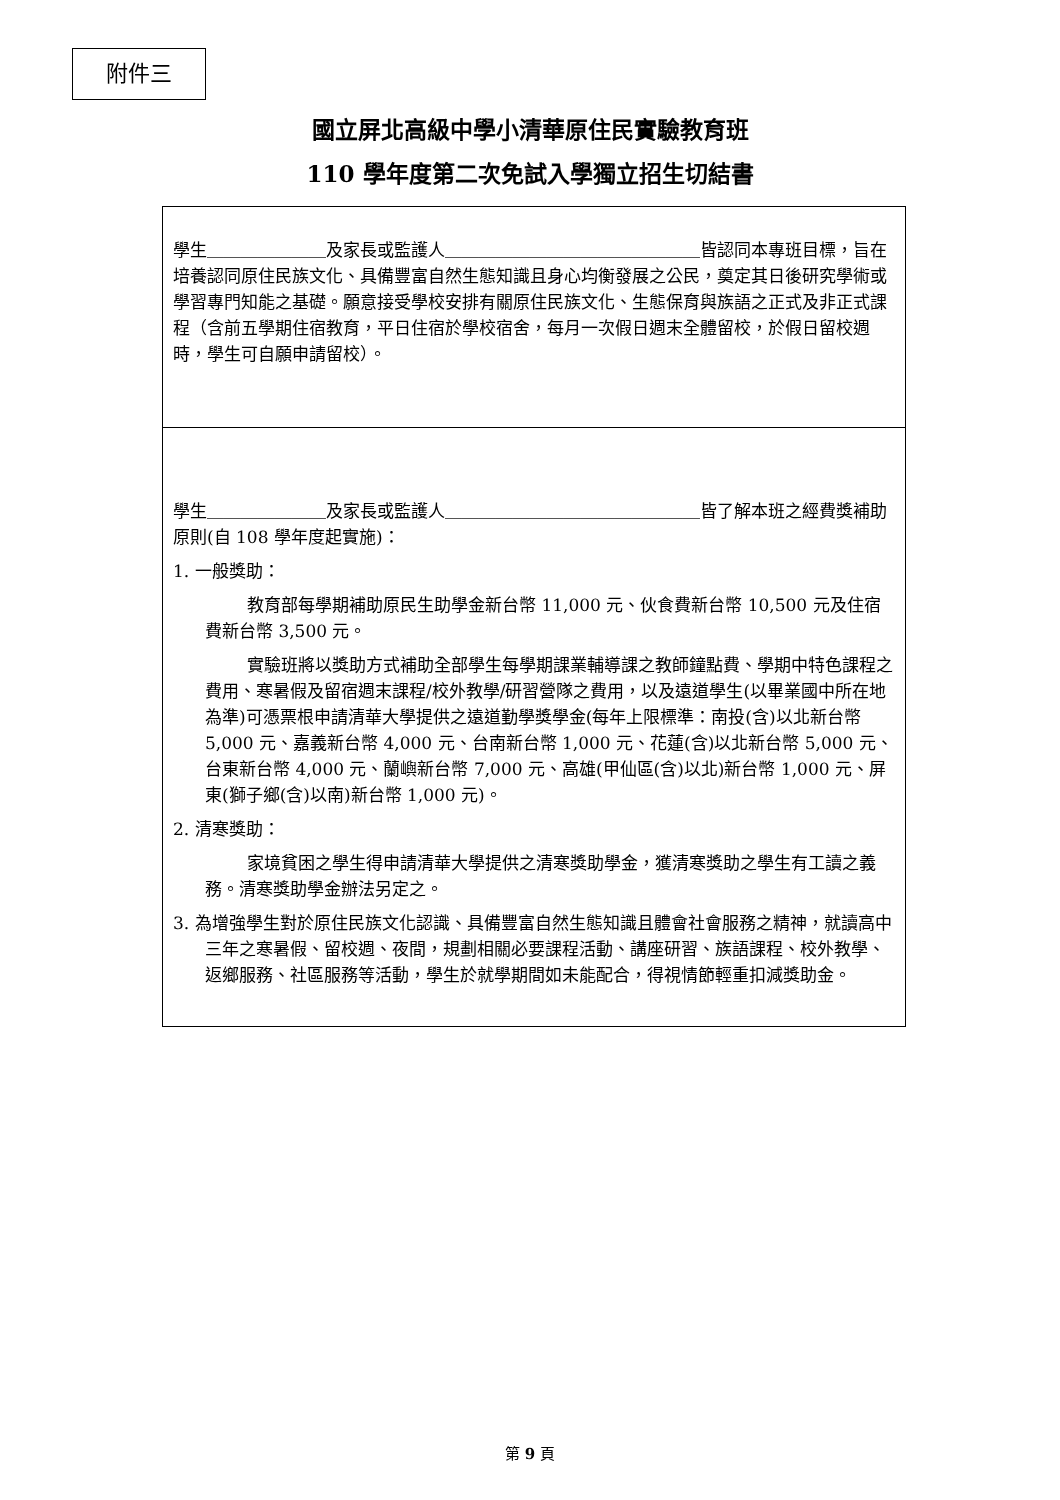附件三
國立屏北高級中學小清華原住民實驗教育班
110 學年度第二次免試入學獨立招生切結書
學生＿＿＿＿＿＿＿及家長或監護人＿＿＿＿＿＿＿＿＿＿＿＿＿＿＿皆認同本專班目標，旨在培養認同原住民族文化、具備豐富自然生態知識且身心均衡發展之公民，奠定其日後研究學術或學習專門知能之基礎。願意接受學校安排有關原住民族文化、生態保育與族語之正式及非正式課程（含前五學期住宿教育，平日住宿於學校宿舍，每月一次假日週末全體留校，於假日留校週時，學生可自願申請留校）。
學生＿＿＿＿＿＿＿及家長或監護人＿＿＿＿＿＿＿＿＿＿＿＿＿＿＿皆了解本班之經費獎補助原則(自 108 學年度起實施)：
1. 一般獎助：
教育部每學期補助原民生助學金新台幣 11,000 元、伙食費新台幣 10,500 元及住宿費新台幣 3,500 元。
實驗班將以獎助方式補助全部學生每學期課業輔導課之教師鐘點費、學期中特色課程之費用、寒暑假及留宿週末課程/校外教學/研習營隊之費用，以及遠道學生(以畢業國中所在地為準)可憑票根申請清華大學提供之遠道勤學獎學金(每年上限標準：南投(含)以北新台幣 5,000 元、嘉義新台幣 4,000 元、台南新台幣 1,000 元、花蓮(含)以北新台幣 5,000 元、台東新台幣 4,000 元、蘭嶼新台幣 7,000 元、高雄(甲仙區(含)以北)新台幣 1,000 元、屏東(獅子鄉(含)以南)新台幣 1,000 元)。
2. 清寒獎助：
家境貧困之學生得申請清華大學提供之清寒獎助學金，獲清寒獎助之學生有工讀之義務。清寒獎助學金辦法另定之。
3. 為增強學生對於原住民族文化認識、具備豐富自然生態知識且體會社會服務之精神，就讀高中三年之寒暑假、留校週、夜間，規劃相關必要課程活動、講座研習、族語課程、校外教學、返鄉服務、社區服務等活動，學生於就學期間如未能配合，得視情節輕重扣減獎助金。
第 9 頁